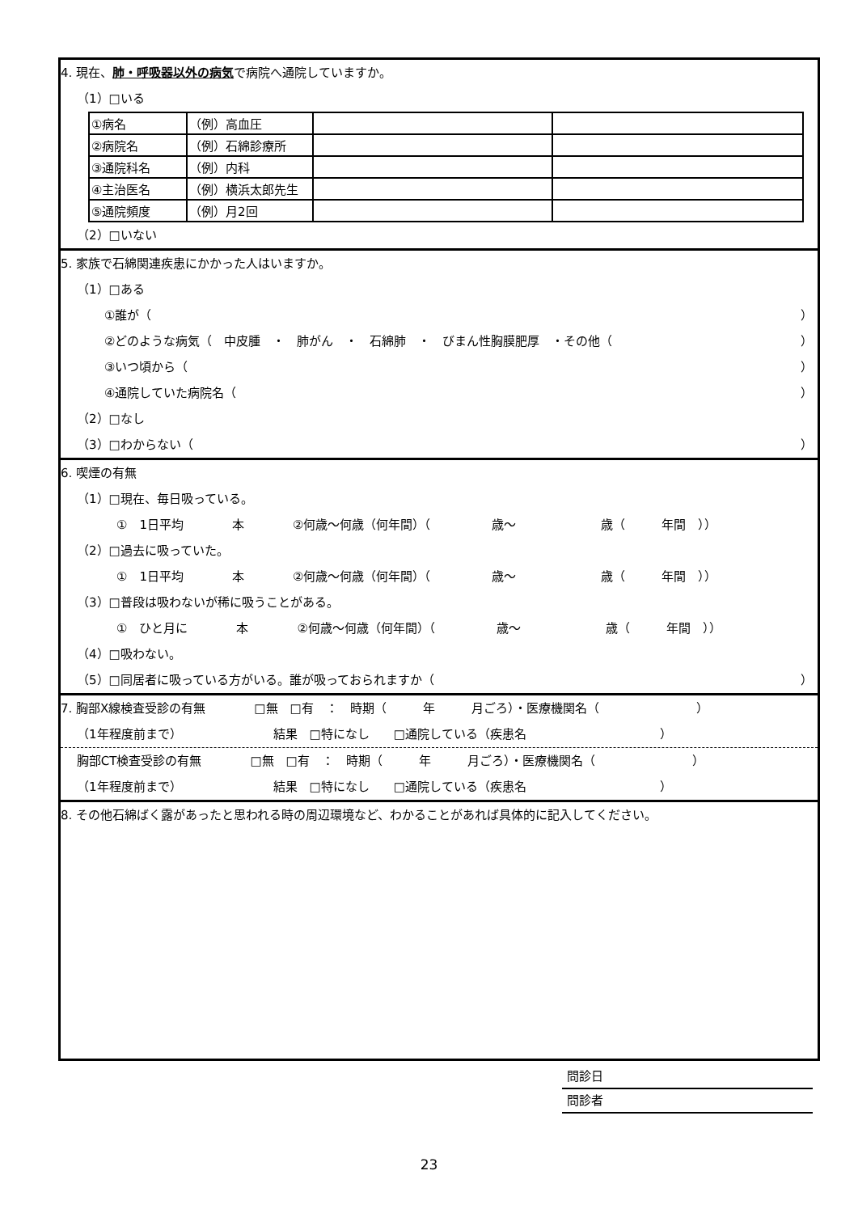4. 現在、 肺・呼吸器以外の病気 で病院へ通院していますか。
（1）□いる
| ①病名 | （例）高血圧 | | |
| ②病院名 | （例）石綿診療所 | | |
| ③通院科名 | （例）内科 | | |
| ④主治医名 | （例）横浜太郎先生 | | |
| ⑤通院頻度 | （例）月2回 | | |
（2）□いない
5. 家族で石綿関連疾患にかかった人はいますか。
（1）□ある
①誰が（ ）
②どのような病気（　中皮腫　・　肺がん　・　石綿肺　・　びまん性胸膜肥厚　・その他（ ）
③いつ頃から（ ）
④通院していた病院名（ ）
（2）□なし
（3）□わからない（ ）
6. 喫煙の有無
（1）□現在、毎日吸っている。
　①　1日平均　　　　本　　　　②何歳～何歳（何年間）（　　　　　歳～　　　　　　　歳（　　　年間　））
（2）□過去に吸っていた。
　①　1日平均　　　　本　　　　②何歳～何歳（何年間）（　　　　　歳～　　　　　　　歳（　　　年間　））
（3）□普段は吸わないが稀に吸うことがある。
　①　ひと月に　　　　本　　　　②何歳～何歳（何年間）（　　　　　歳～　　　　　　　歳（　　　年間　））
（4）□吸わない。
（5）□同居者に吸っている方がいる。誰が吸っておられますか（ ）
7. 胸部X線検査受診の有無　　　　□無　□有　：　時期（　　　年　　　月ごろ）・医療機関名（　　　　　　　　）
（1年程度前まで）　　　　　　　　結果　□特になし　　□通院している（疾患名　　　　　　　　　　　）
　 胸部CT検査受診の有無　　　　□無　□有　：　時期（　　　年　　　月ごろ）・医療機関名（　　　　　　　　）
（1年程度前まで）　　　　　　　　結果　□特になし　　□通院している（疾患名　　　　　　　　　　　）
8. その他石綿ばく露があったと思われる時の周辺環境など、わかることがあれば具体的に記入してください。
問診日
問診者
23